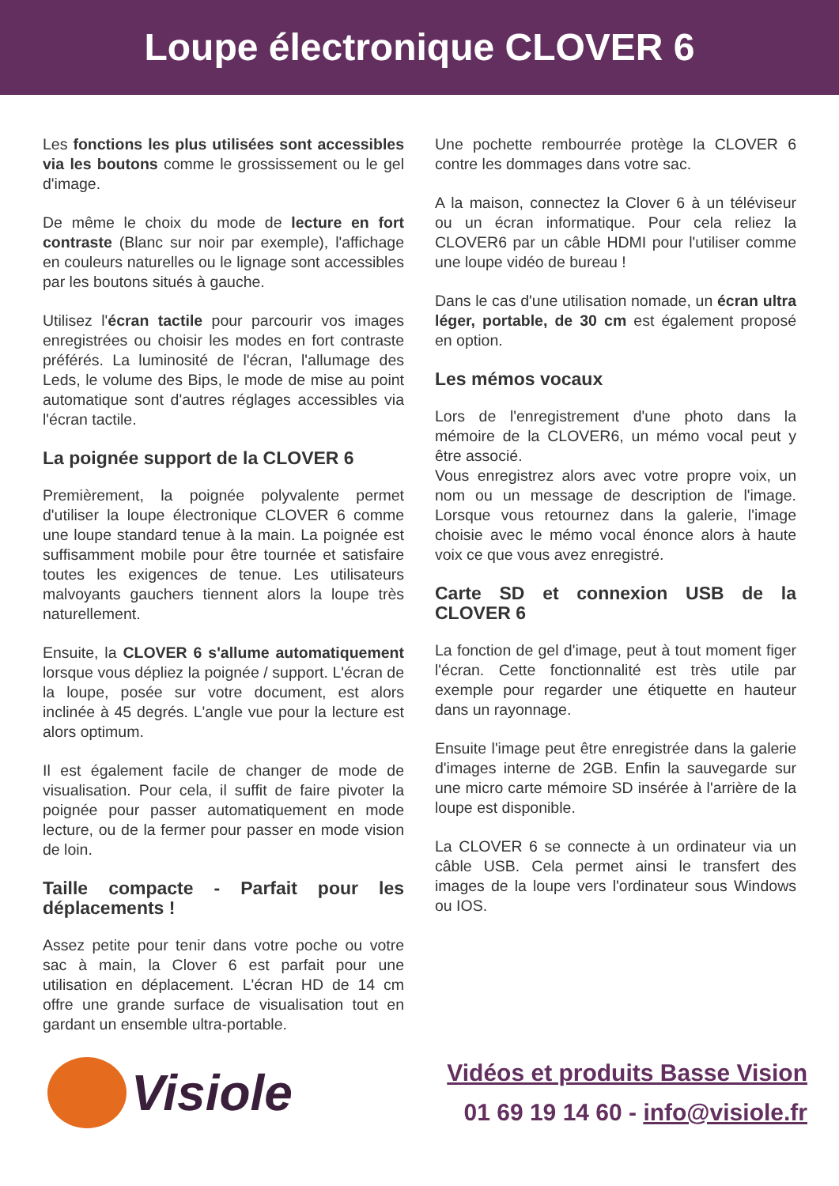Loupe électronique CLOVER 6
Les fonctions les plus utilisées sont accessibles via les boutons comme le grossissement ou le gel d'image.
De même le choix du mode de lecture en fort contraste (Blanc sur noir par exemple), l'affichage en couleurs naturelles ou le lignage sont accessibles par les boutons situés à gauche.
Utilisez l'écran tactile pour parcourir vos images enregistrées ou choisir les modes en fort contraste préférés. La luminosité de l'écran, l'allumage des Leds, le volume des Bips, le mode de mise au point automatique sont d'autres réglages accessibles via l'écran tactile.
La poignée support de la CLOVER 6
Premièrement, la poignée polyvalente permet d'utiliser la loupe électronique CLOVER 6 comme une loupe standard tenue à la main. La poignée est suffisamment mobile pour être tournée et satisfaire toutes les exigences de tenue. Les utilisateurs malvoyants gauchers tiennent alors la loupe très naturellement.
Ensuite, la CLOVER 6 s'allume automatiquement lorsque vous dépliez la poignée / support. L'écran de la loupe, posée sur votre document, est alors inclinée à 45 degrés. L'angle vue pour la lecture est alors optimum.
Il est également facile de changer de mode de visualisation. Pour cela, il suffit de faire pivoter la poignée pour passer automatiquement en mode lecture, ou de la fermer pour passer en mode vision de loin.
Taille compacte - Parfait pour les déplacements !
Assez petite pour tenir dans votre poche ou votre sac à main, la Clover 6 est parfait pour une utilisation en déplacement. L'écran HD de 14 cm offre une grande surface de visualisation tout en gardant un ensemble ultra-portable.
Une pochette rembourrée protège la CLOVER 6 contre les dommages dans votre sac.
A la maison, connectez la Clover 6 à un téléviseur ou un écran informatique. Pour cela reliez la CLOVER6 par un câble HDMI pour l'utiliser comme une loupe vidéo de bureau !
Dans le cas d'une utilisation nomade, un écran ultra léger, portable, de 30 cm est également proposé en option.
Les mémos vocaux
Lors de l'enregistrement d'une photo dans la mémoire de la CLOVER6, un mémo vocal peut y être associé.
Vous enregistrez alors avec votre propre voix, un nom ou un message de description de l'image. Lorsque vous retournez dans la galerie, l'image choisie avec le mémo vocal énonce alors à haute voix ce que vous avez enregistré.
Carte SD et connexion USB de la CLOVER 6
La fonction de gel d'image, peut à tout moment figer l'écran. Cette fonctionnalité est très utile par exemple pour regarder une étiquette en hauteur dans un rayonnage.
Ensuite l'image peut être enregistrée dans la galerie d'images interne de 2GB. Enfin la sauvegarde sur une micro carte mémoire SD insérée à l'arrière de la loupe est disponible.
La CLOVER 6 se connecte à un ordinateur via un câble USB. Cela permet ainsi le transfert des images de la loupe vers l'ordinateur sous Windows ou IOS.
Visiole
Vidéos et produits Basse Vision
01 69 19 14 60 - info@visiole.fr